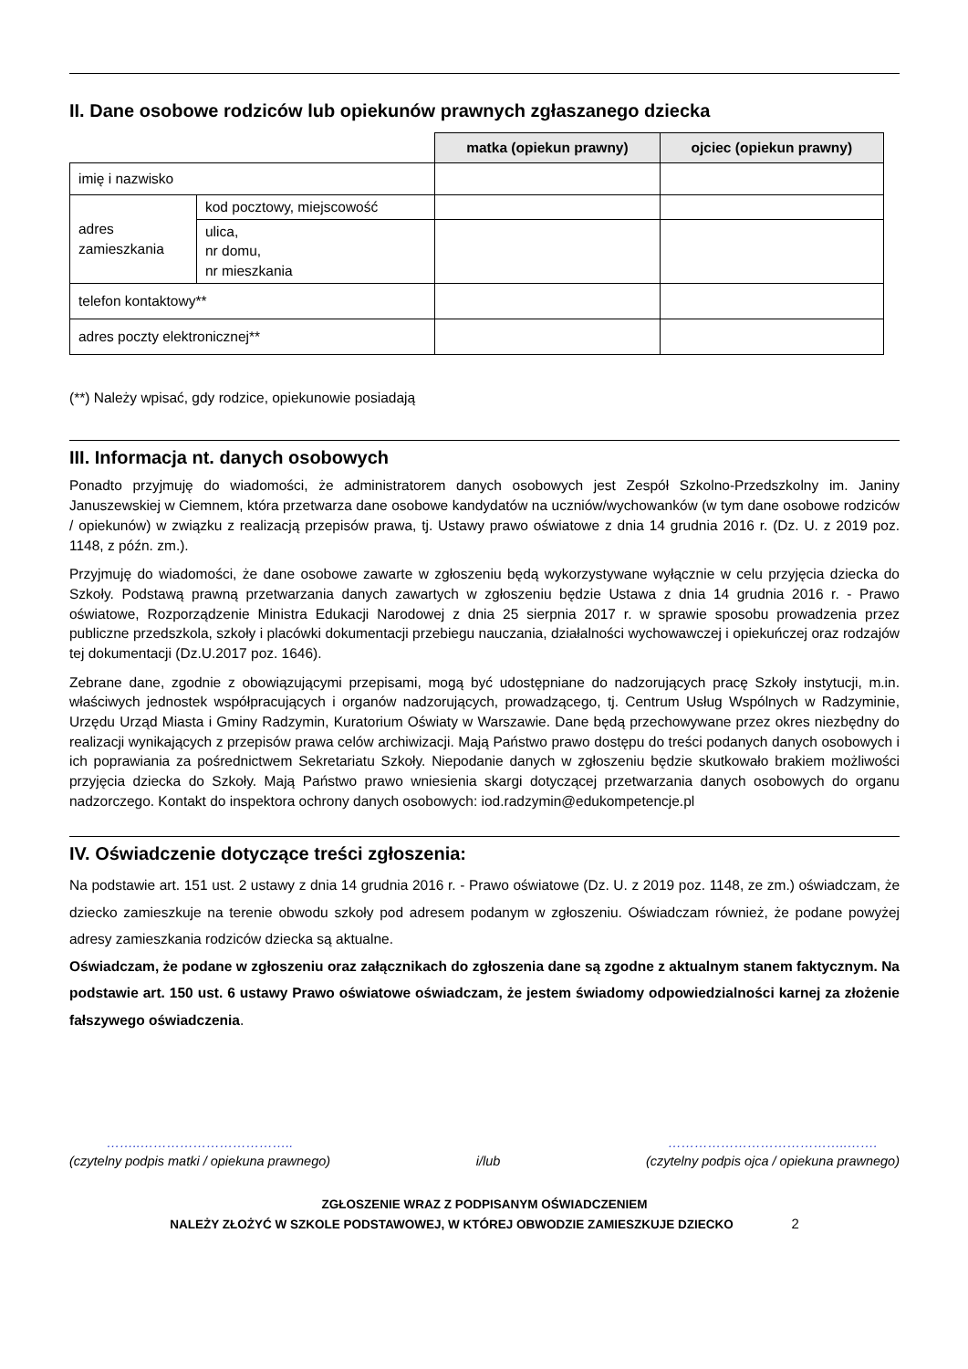II. Dane osobowe rodziców lub opiekunów prawnych zgłaszanego dziecka
| | | matka (opiekun prawny) | ojciec (opiekun prawny) |
| imię i nazwisko | | | |
| adres zamieszkania | kod pocztowy, miejscowość | | |
| | ulica, nr domu, nr mieszkania | | |
| telefon kontaktowy** | | | |
| adres poczty elektronicznej** | | | |
(**) Należy wpisać, gdy rodzice, opiekunowie posiadają
III. Informacja nt. danych osobowych
Ponadto przyjmuję do wiadomości, że administratorem danych osobowych jest Zespół Szkolno-Przedszkolny im. Janiny Januszewskiej w Ciemnem, która przetwarza dane osobowe kandydatów na uczniów/wychowanków (w tym dane osobowe rodziców / opiekunów) w związku z realizacją przepisów prawa, tj. Ustawy prawo oświatowe z dnia 14 grudnia 2016 r. (Dz. U. z 2019 poz. 1148, z późn. zm.).
Przyjmuję do wiadomości, że dane osobowe zawarte w zgłoszeniu będą wykorzystywane wyłącznie w celu przyjęcia dziecka do Szkoły. Podstawą prawną przetwarzania danych zawartych w zgłoszeniu będzie Ustawa z dnia 14 grudnia 2016 r. - Prawo oświatowe, Rozporządzenie Ministra Edukacji Narodowej z dnia 25 sierpnia 2017 r. w sprawie sposobu prowadzenia przez publiczne przedszkola, szkoły i placówki dokumentacji przebiegu nauczania, działalności wychowawczej i opiekuńczej oraz rodzajów tej dokumentacji (Dz.U.2017 poz. 1646).
Zebrane dane, zgodnie z obowiązującymi przepisami, mogą być udostępniane do nadzorujących pracę Szkoły instytucji, m.in. właściwych jednostek współpracujących i organów nadzorujących, prowadzącego, tj. Centrum Usług Wspólnych w Radzyminie, Urzędu Urząd Miasta i Gminy Radzymin, Kuratorium Oświaty w Warszawie. Dane będą przechowywane przez okres niezbędny do realizacji wynikających z przepisów prawa celów archiwizacji. Mają Państwo prawo dostępu do treści podanych danych osobowych i ich poprawiania za pośrednictwem Sekretariatu Szkoły. Niepodanie danych w zgłoszeniu będzie skutkowało brakiem możliwości przyjęcia dziecka do Szkoły. Mają Państwo prawo wniesienia skargi dotyczącej przetwarzania danych osobowych do organu nadzorczego. Kontakt do inspektora ochrony danych osobowych: iod.radzymin@edukompetencje.pl
IV. Oświadczenie dotyczące treści zgłoszenia:
Na podstawie art. 151 ust. 2 ustawy z dnia 14 grudnia 2016 r. - Prawo oświatowe (Dz. U. z 2019 poz. 1148, ze zm.) oświadczam, że dziecko zamieszkuje na terenie obwodu szkoły pod adresem podanym w zgłoszeniu. Oświadczam również, że podane powyżej adresy zamieszkania rodziców dziecka są aktualne.
Oświadczam, że podane w zgłoszeniu oraz załącznikach do zgłoszenia dane są zgodne z aktualnym stanem faktycznym. Na podstawie art. 150 ust. 6 ustawy Prawo oświatowe oświadczam, że jestem świadomy odpowiedzialności karnej za złożenie fałszywego oświadczenia.
……..……………………………..
(czytelny podpis matki / opiekuna prawnego)
i/lub …………………………………..…….
(czytelny podpis ojca / opiekuna prawnego)
ZGŁOSZENIE WRAZ Z PODPISANYM OŚWIADCZENIEM
NALEŻY ZŁOŻYĆ W SZKOLE PODSTAWOWEJ, W KTÓREJ OBWODZIE ZAMIESZKUJE DZIECKO 2